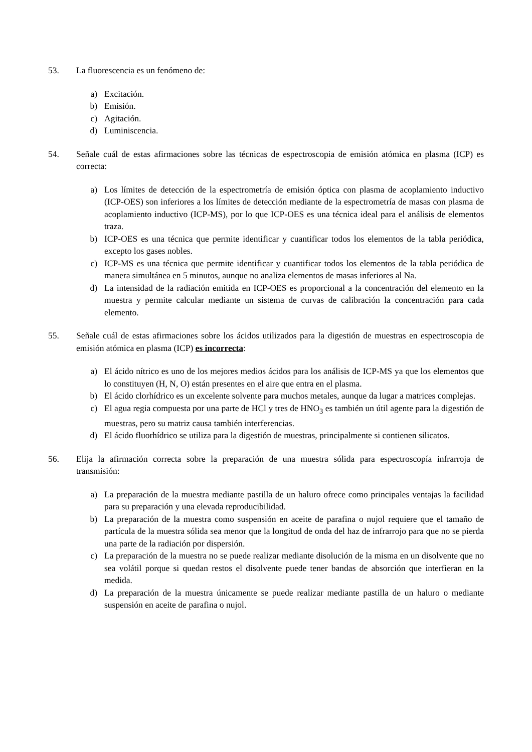53. La fluorescencia es un fenómeno de:
a) Excitación.
b) Emisión.
c) Agitación.
d) Luminiscencia.
54. Señale cuál de estas afirmaciones sobre las técnicas de espectroscopia de emisión atómica en plasma (ICP) es correcta:
a) Los límites de detección de la espectrometría de emisión óptica con plasma de acoplamiento inductivo (ICP-OES) son inferiores a los límites de detección mediante de la espectrometría de masas con plasma de acoplamiento inductivo (ICP-MS), por lo que ICP-OES es una técnica ideal para el análisis de elementos traza.
b) ICP-OES es una técnica que permite identificar y cuantificar todos los elementos de la tabla periódica, excepto los gases nobles.
c) ICP-MS es una técnica que permite identificar y cuantificar todos los elementos de la tabla periódica de manera simultánea en 5 minutos, aunque no analiza elementos de masas inferiores al Na.
d) La intensidad de la radiación emitida en ICP-OES es proporcional a la concentración del elemento en la muestra y permite calcular mediante un sistema de curvas de calibración la concentración para cada elemento.
55. Señale cuál de estas afirmaciones sobre los ácidos utilizados para la digestión de muestras en espectroscopia de emisión atómica en plasma (ICP) es incorrecta:
a) El ácido nítrico es uno de los mejores medios ácidos para los análisis de ICP-MS ya que los elementos que lo constituyen (H, N, O) están presentes en el aire que entra en el plasma.
b) El ácido clorhídrico es un excelente solvente para muchos metales, aunque da lugar a matrices complejas.
c) El agua regia compuesta por una parte de HCl y tres de HNO<sub>3</sub> es también un útil agente para la digestión de muestras, pero su matriz causa también interferencias.
d) El ácido fluorhídrico se utiliza para la digestión de muestras, principalmente si contienen silicatos.
56. Elija la afirmación correcta sobre la preparación de una muestra sólida para espectroscopía infrarroja de transmisión:
a) La preparación de la muestra mediante pastilla de un haluro ofrece como principales ventajas la facilidad para su preparación y una elevada reproducibilidad.
b) La preparación de la muestra como suspensión en aceite de parafina o nujol requiere que el tamaño de partícula de la muestra sólida sea menor que la longitud de onda del haz de infrarrojo para que no se pierda una parte de la radiación por dispersión.
c) La preparación de la muestra no se puede realizar mediante disolución de la misma en un disolvente que no sea volátil porque si quedan restos el disolvente puede tener bandas de absorción que interfieran en la medida.
d) La preparación de la muestra únicamente se puede realizar mediante pastilla de un haluro o mediante suspensión en aceite de parafina o nujol.